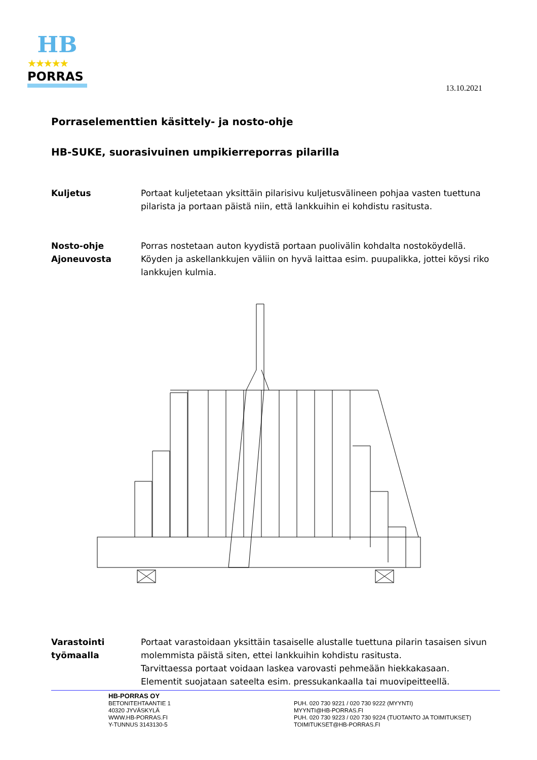HB
★★★★★
PORRAS
13.10.2021
Porraselementtien käsittely- ja nosto-ohje
HB-SUKE, suorasivuinen umpikierreporras pilarilla
Kuljetus Portaat kuljetetaan yksittäin pilarisivu kuljetusvälineen pohjaa vasten tuettuna pilarista ja portaan päistä niin, että lankkuihin ei kohdistu rasitusta.
Nosto-ohje
Ajoneuvosta
Porras nostetaan auton kyydistä portaan puolivälin kohdalta nostoköydellä. Köyden ja askellankkujen väliin on hyvä laittaa esim. puupalikka, jottei köysi riko lankkujen kulmia.
Varastointi
työmaalla
Portaat varastoidaan yksittäin tasaiselle alustalle tuettuna pilarin tasaisen sivun molemmista päistä siten, ettei lankkuihin kohdistu rasitusta.
Tarvittaessa portaat voidaan laskea varovasti pehmeään hiekkakasaan.
Elementit suojataan sateelta esim. pressukankaalla tai muovipeitteellä.
HB-PORRAS OY
BETONITEHTAANTIE 1
40320 JYVÄSKYLÄ
WWW.HB-PORRAS.FI
Y-TUNNUS 3143130-5
PUH. 020 730 9221 / 020 730 9222 (MYYNTI)
MYYNTI@HB-PORRAS.FI
PUH. 020 730 9223 / 020 730 9224 (TUOTANTO JA TOIMITUKSET)
TOIMITUKSET@HB-PORRAS.FI